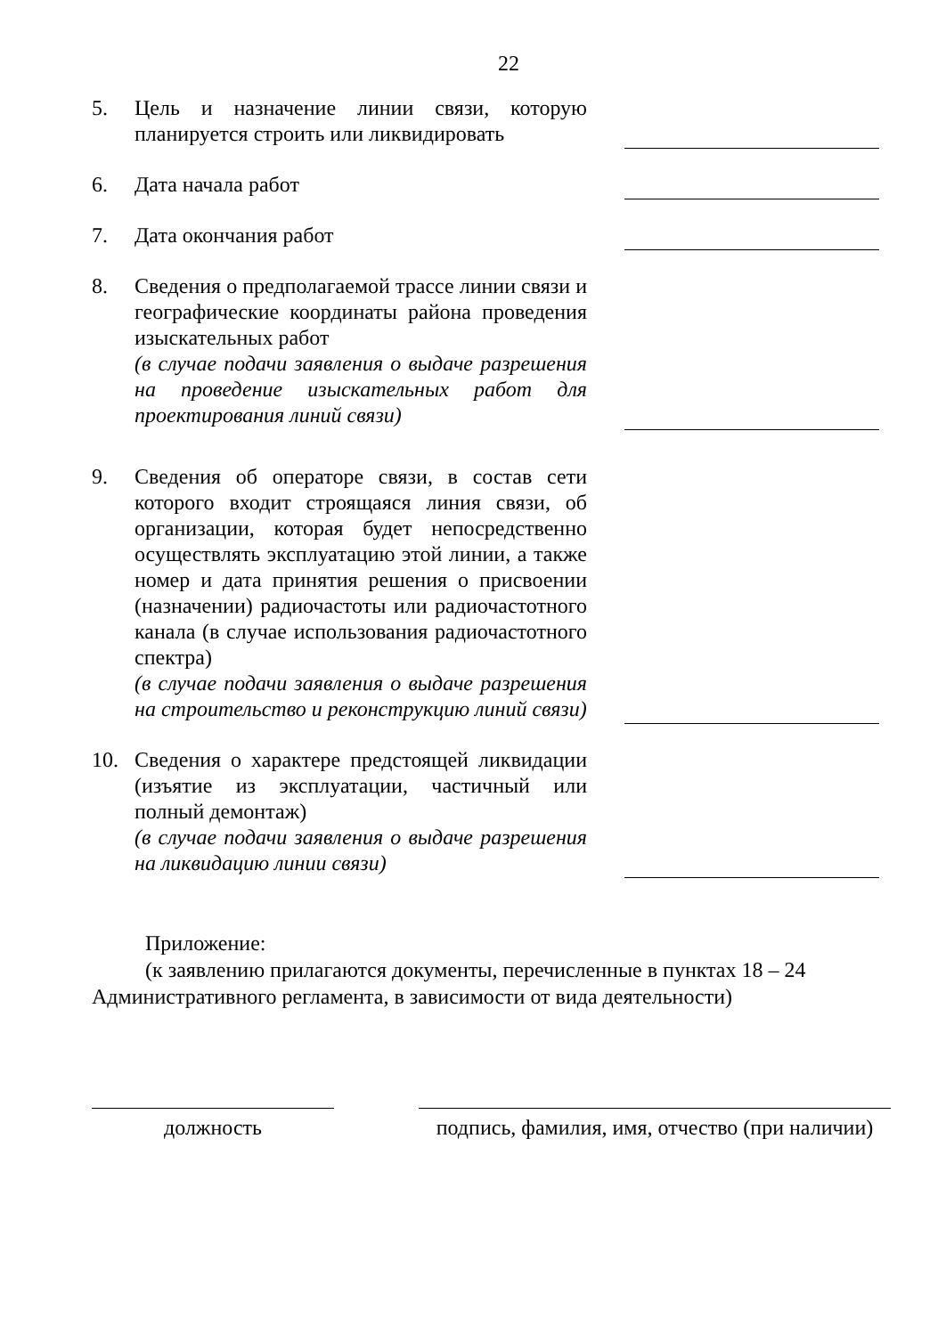22
5. Цель и назначение линии связи, которую планируется строить или ликвидировать
6. Дата начала работ
7. Дата окончания работ
8. Сведения о предполагаемой трассе линии связи и географические координаты района проведения изыскательных работ
(в случае подачи заявления о выдаче разрешения на проведение изыскательных работ для проектирования линий связи)
9. Сведения об операторе связи, в состав сети которого входит строящаяся линия связи, об организации, которая будет непосредственно осуществлять эксплуатацию этой линии, а также номер и дата принятия решения о присвоении (назначении) радиочастоты или радиочастотного канала (в случае использования радиочастотного спектра)
(в случае подачи заявления о выдаче разрешения на строительство и реконструкцию линий связи)
10. Сведения о характере предстоящей ликвидации (изъятие из эксплуатации, частичный или полный демонтаж)
(в случае подачи заявления о выдаче разрешения на ликвидацию линии связи)
Приложение:
(к заявлению прилагаются документы, перечисленные в пунктах 18 – 24 Административного регламента, в зависимости от вида деятельности)
должность подпись, фамилия, имя, отчество (при наличии)